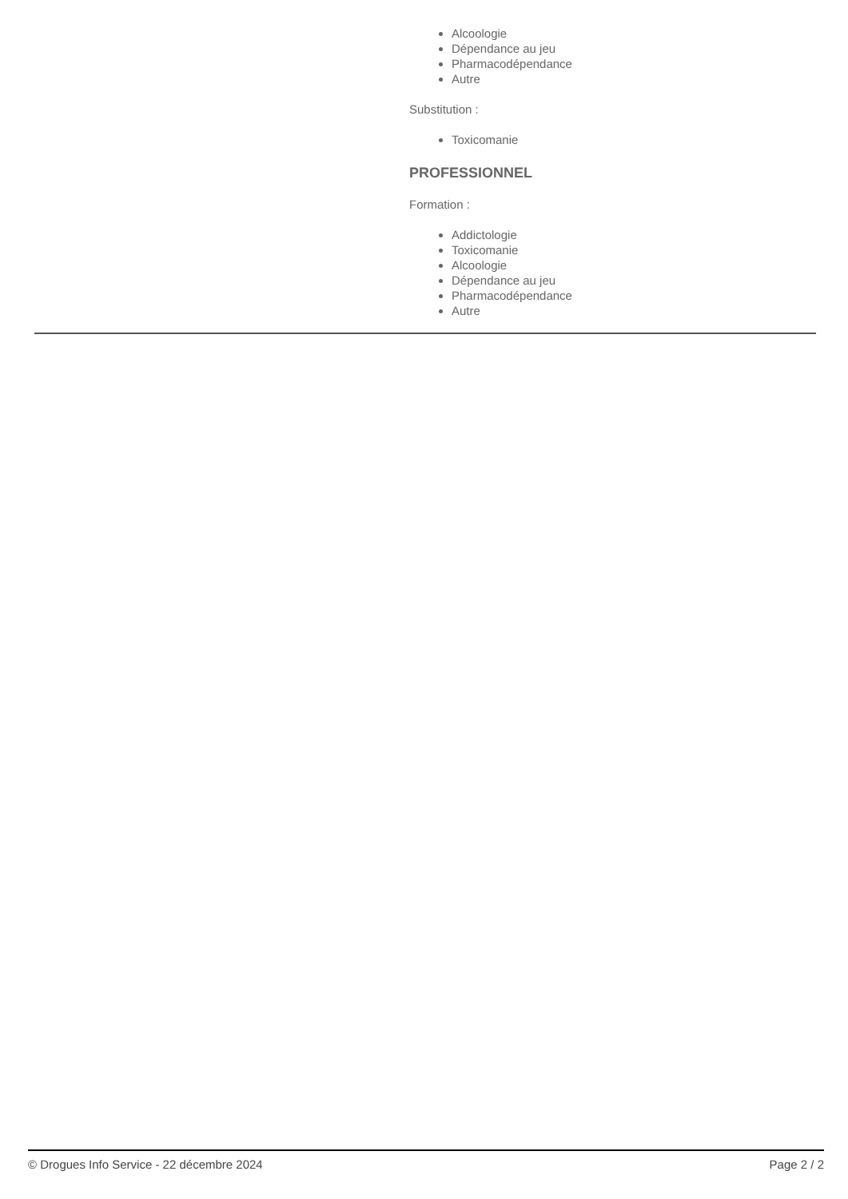Alcoologie
Dépendance au jeu
Pharmacodépendance
Autre
Substitution :
Toxicomanie
PROFESSIONNEL
Formation :
Addictologie
Toxicomanie
Alcoologie
Dépendance au jeu
Pharmacodépendance
Autre
© Drogues Info Service - 22 décembre 2024 Page 2 / 2